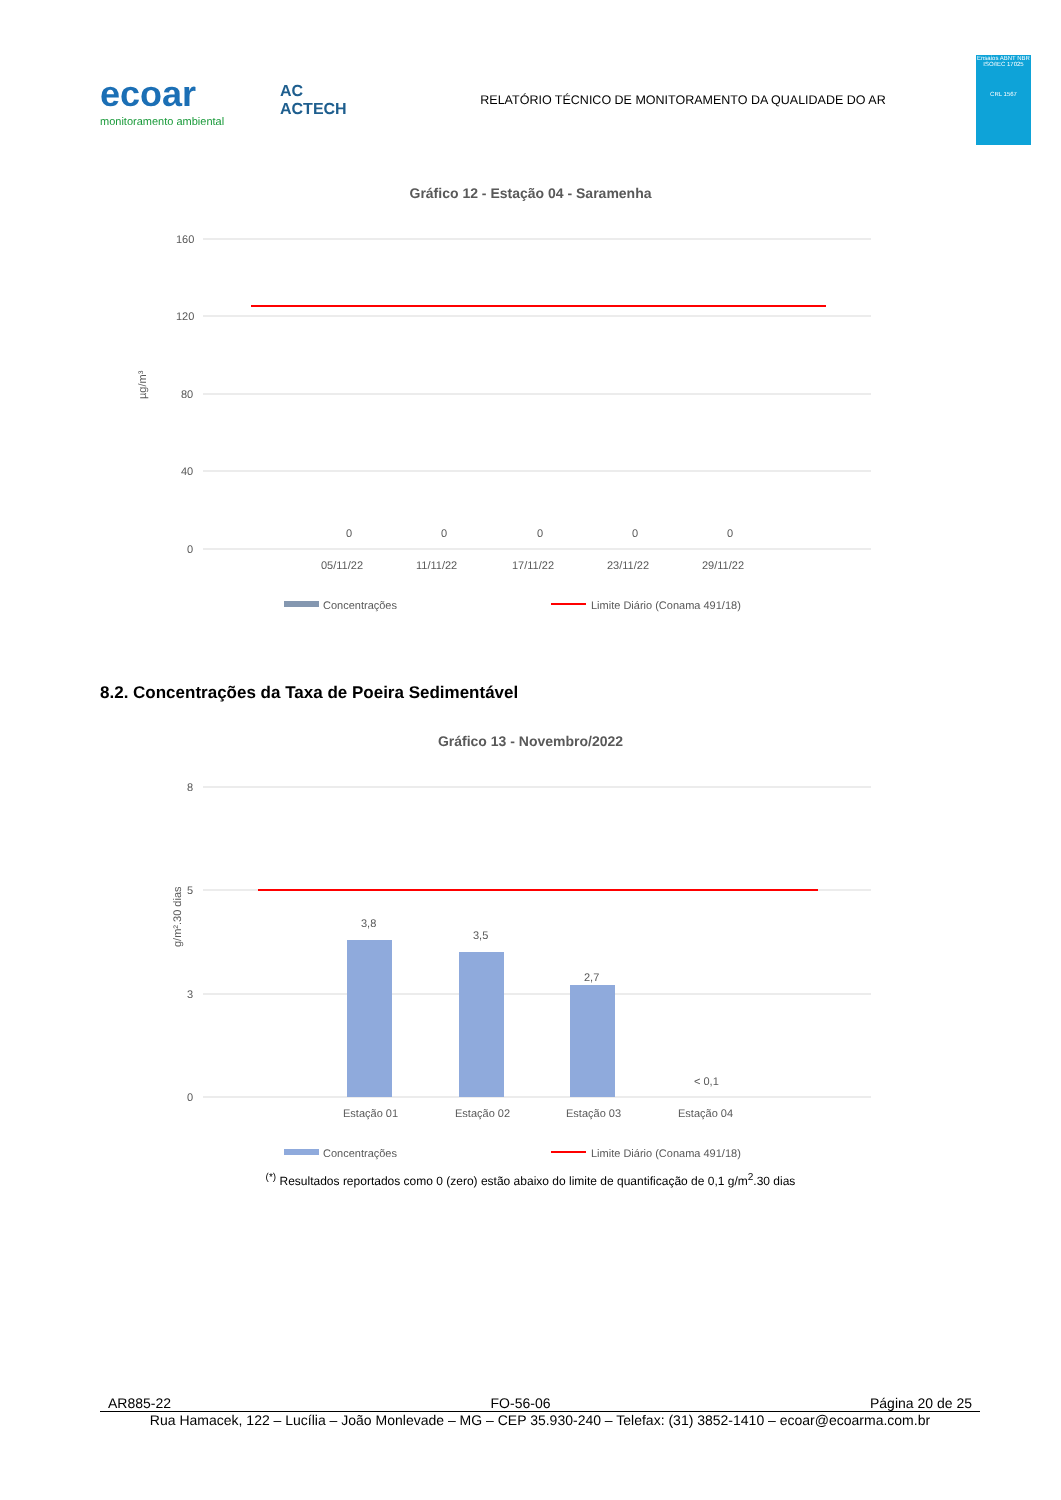ecoar
monitoramento ambiental
AC
ACTECH
RELATÓRIO TÉCNICO DE MONITORAMENTO DA QUALIDADE DO AR
Ensaios ABNT NBR ISO/IEC 17025
CRL 1567
Gráfico 12 - Estação 04 - Saramenha
160
120
80
40
0
µg/m³
0
0
0
0
0
05/11/22
11/11/22
17/11/22
23/11/22
29/11/22
Concentrações
Limite Diário (Conama 491/18)
8.2. Concentrações da Taxa de Poeira Sedimentável
Gráfico 13 - Novembro/2022
8
5
3
0
g/m².30 dias
3,8
3,5
2,7
< 0,1
Estação 01
Estação 02
Estação 03
Estação 04
Concentrações
Limite Diário (Conama 491/18)
<sup>(*)</sup> Resultados reportados como 0 (zero) estão abaixo do limite de quantificação de 0,1 g/m<sup>2</sup>.30 dias
AR885-22 FO-56-06 Página 20 de 25
Rua Hamacek, 122 – Lucília – João Monlevade – MG – CEP 35.930-240 – Telefax: (31) 3852-1410 – ecoar@ecoarma.com.br